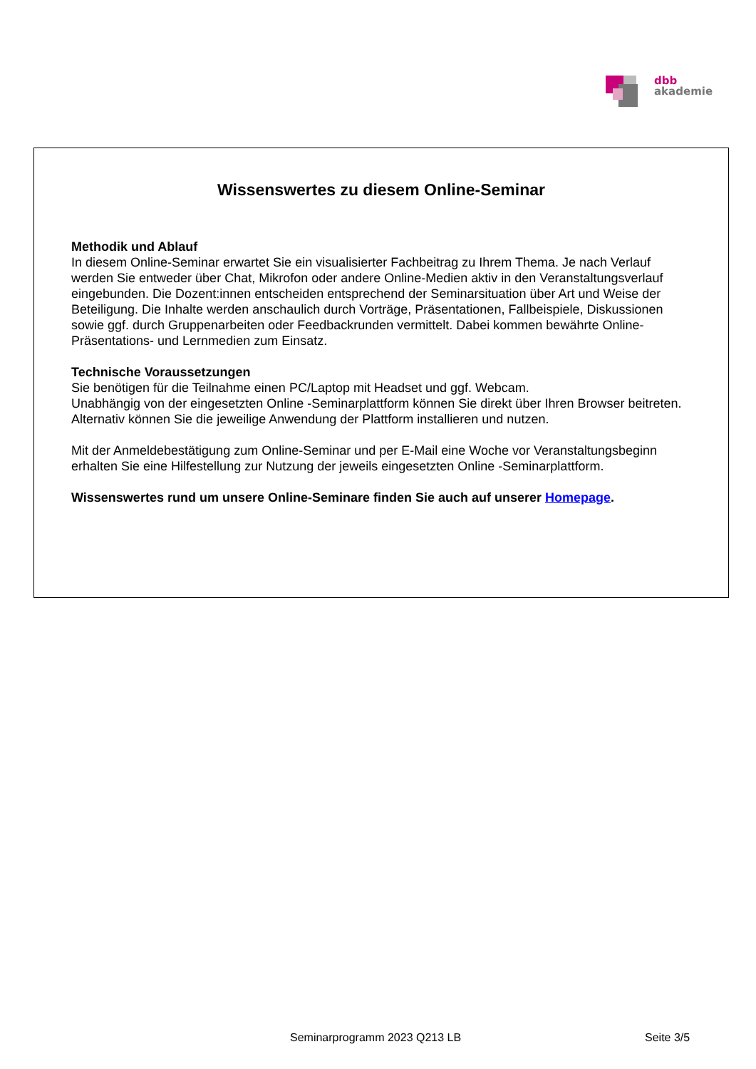dbb
akademie
Wissenswertes zu diesem Online-Seminar
Methodik und Ablauf
In diesem Online-Seminar erwartet Sie ein visualisierter Fachbeitrag zu Ihrem Thema. Je nach Verlauf werden Sie entweder über Chat, Mikrofon oder andere Online-Medien aktiv in den Veranstaltungsverlauf eingebunden. Die Dozent:innen entscheiden entsprechend der Seminarsituation über Art und Weise der Beteiligung. Die Inhalte werden anschaulich durch Vorträge, Präsentationen, Fallbeispiele, Diskussionen sowie ggf. durch Gruppenarbeiten oder Feedbackrunden vermittelt. Dabei kommen bewährte Online-Präsentations- und Lernmedien zum Einsatz.
Technische Voraussetzungen
Sie benötigen für die Teilnahme einen PC/Laptop mit Headset und ggf. Webcam.
Unabhängig von der eingesetzten Online -Seminarplattform können Sie direkt über Ihren Browser beitreten. Alternativ können Sie die jeweilige Anwendung der Plattform installieren und nutzen.
Mit der Anmeldebestätigung zum Online-Seminar und per E-Mail eine Woche vor Veranstaltungsbeginn erhalten Sie eine Hilfestellung zur Nutzung der jeweils eingesetzten Online -Seminarplattform.
Wissenswertes rund um unsere Online-Seminare finden Sie auch auf unserer Homepage.
Seminarprogramm 2023 Q213 LB Seite 3/5